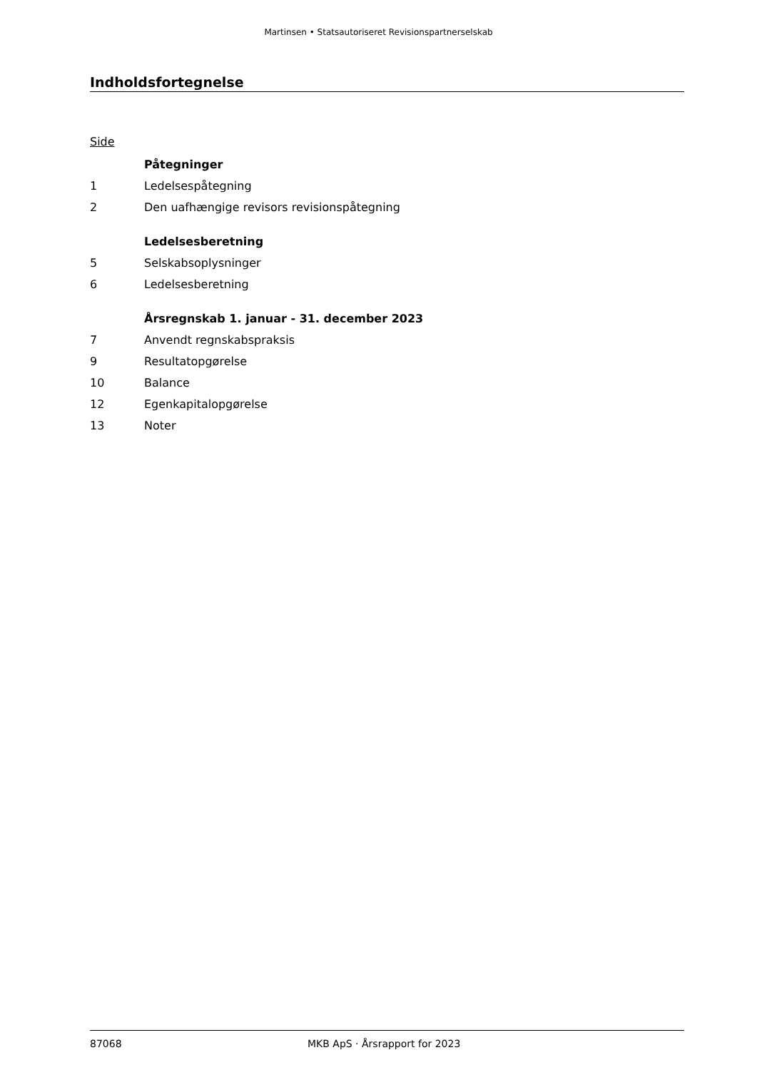Martinsen • Statsautoriseret Revisionspartnerselskab
Indholdsfortegnelse
Side
Påtegninger
1 Ledelsespåtegning
2 Den uafhængige revisors revisionspåtegning
Ledelsesberetning
5 Selskabsoplysninger
6 Ledelsesberetning
Årsregnskab 1. januar - 31. december 2023
7 Anvendt regnskabspraksis
9 Resultatopgørelse
10 Balance
12 Egenkapitalopgørelse
13 Noter
87068 MKB ApS · Årsrapport for 2023